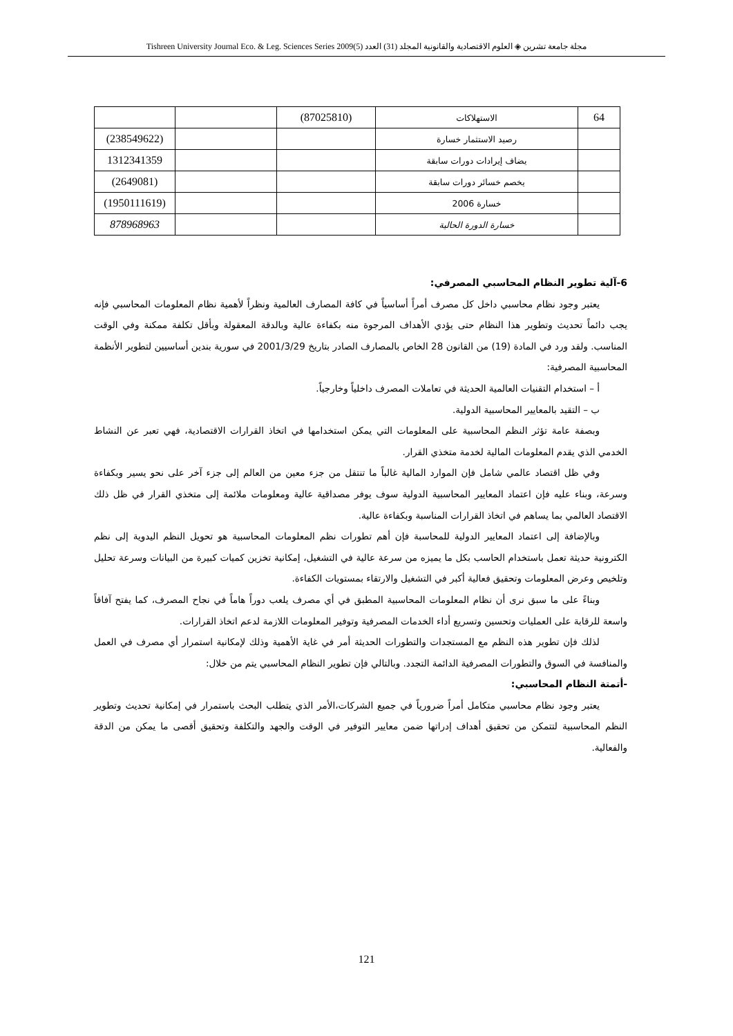مجلة جامعة تشرين ◈ العلوم الاقتصادية والقانونية المجلد (31) العدد (5)2009 Tishreen University Journal Eco. & Leg. Sciences Series
| 64 | الاستهلاكات | (87025810) | | |
| | رصيد الاستثمار خسارة | | | (238549622) |
| | يضاف إيرادات دورات سابقة | | | 1312341359 |
| | يخصم خسائر دورات سابقة | | | (2649081) |
| | خسارة 2006 | | | (1950111619) |
| | خسارة الدورة الحالية | | | 878968963 |
6-آلية تطوير النظام المحاسبي المصرفي:
يعتبر وجود نظام محاسبي داخل كل مصرف أمراً أساسياً في كافة المصارف العالمية ونظراً لأهمية نظام المعلومات المحاسبي فإنه يجب دائماً تحديث وتطوير هذا النظام حتى يؤدي الأهداف المرجوة منه بكفاءة عالية وبالدقة المعقولة وبأقل تكلفة ممكنة وفي الوقت المناسب. ولقد ورد في المادة (19) من القانون 28 الخاص بالمصارف الصادر بتاريخ 2001/3/29 في سورية بندين أساسيين لتطوير الأنظمة المحاسبية المصرفية:
أ – استخدام التقنيات العالمية الحديثة في تعاملات المصرف داخلياً وخارجياً.
ب – التقيد بالمعايير المحاسبية الدولية.
وبصفة عامة تؤثر النظم المحاسبية على المعلومات التي يمكن استخدامها في اتخاذ القرارات الاقتصادية، فهي تعبر عن النشاط الخدمي الذي يقدم المعلومات المالية لخدمة متخذي القرار.
وفي ظل اقتصاد عالمي شامل فإن الموارد المالية غالباً ما تنتقل من جزء معين من العالم إلى جزء آخر على نحو يسير وبكفاءة وسرعة، وبناء عليه فإن اعتماد المعايير المحاسبية الدولية سوف يوفر مصداقية عالية ومعلومات ملائمة إلى متخذي القرار في ظل ذلك الاقتصاد العالمي بما يساهم في اتخاذ القرارات المناسبة وبكفاءة عالية.
وبالإضافة إلى اعتماد المعايير الدولية للمحاسبة فإن أهم تطورات نظم المعلومات المحاسبية هو تحويل النظم اليدوية إلى نظم الكترونية حديثة تعمل باستخدام الحاسب بكل ما يميزه من سرعة عالية في التشغيل، إمكانية تخزين كميات كبيرة من البيانات وسرعة تحليل وتلخيص وعرض المعلومات وتحقيق فعالية أكبر في التشغيل والارتقاء بمستويات الكفاءة.
وبناءً على ما سبق نرى أن نظام المعلومات المحاسبية المطبق في أي مصرف يلعب دوراً هاماً في نجاح المصرف، كما يفتح آفاقاً واسعة للرقابة على العمليات وتحسين وتسريع أداء الخدمات المصرفية وتوفير المعلومات اللازمة لدعم اتخاذ القرارات.
لذلك فإن تطوير هذه النظم مع المستجدات والتطورات الحديثة أمر في غاية الأهمية وذلك لإمكانية استمرار أي مصرف في العمل والمنافسة في السوق والتطورات المصرفية الدائمة التجدد. وبالتالي فإن تطوير النظام المحاسبي يتم من خلال:
-أتمتة النظام المحاسبي:
يعتبر وجود نظام محاسبي متكامل أمراً ضرورياً في جميع الشركات،الأمر الذي يتطلب البحث باستمرار في إمكانية تحديث وتطوير النظم المحاسبية لتتمكن من تحقيق أهداف إدراتها ضمن معايير التوفير في الوقت والجهد والتكلفة وتحقيق أقصى ما يمكن من الدقة والفعالية.
121